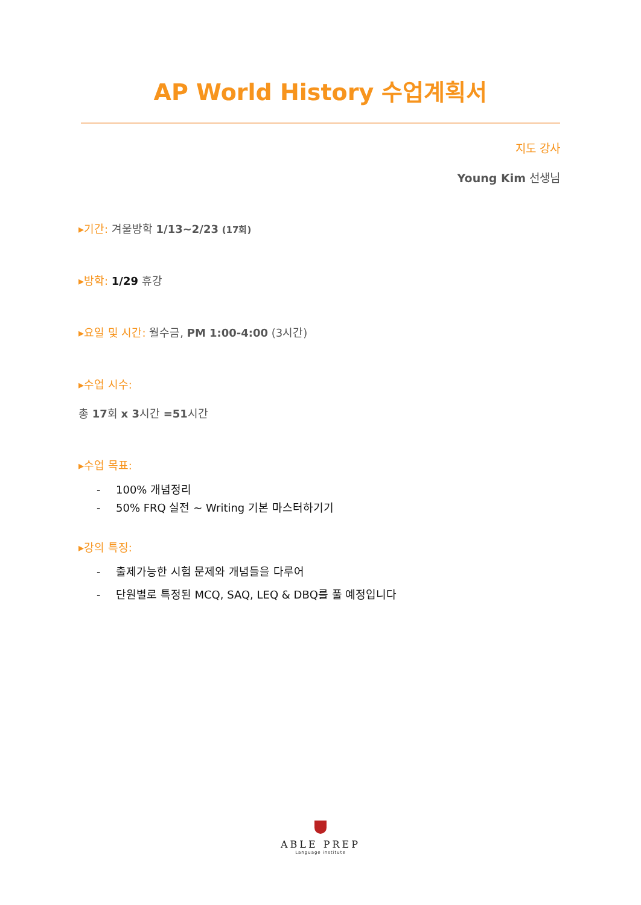AP World History 수업계획서
지도 강사
Young Kim 선생님
▸기간: 겨울방학 1/13~2/23 (17회)
▸방학: 1/29 휴강
▸요일 및 시간: 월수금, PM 1:00-4:00 (3시간)
▸수업 시수:
총 17회 x 3시간 =51시간
▸수업 목표:
- 100% 개념정리
- 50% FRQ 실전 ~ Writing 기본 마스터하기기
▸강의 특징:
- 출제가능한 시험 문제와 개념들을 다루어
- 단원별로 특정된 MCQ, SAQ, LEQ & DBQ를 풀 예정입니다
ABLE PREP
Language institute